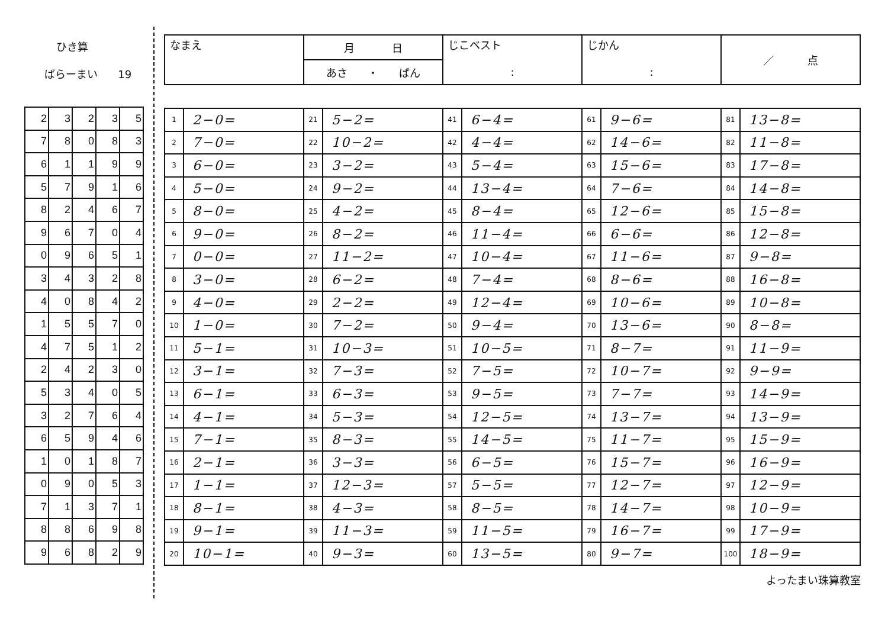ひき算
ばらーまい 19
| 2 | 3 | 2 | 3 | 5 |
| 7 | 8 | 0 | 8 | 3 |
| 6 | 1 | 1 | 9 | 9 |
| 5 | 7 | 9 | 1 | 6 |
| 8 | 2 | 4 | 6 | 7 |
| 9 | 6 | 7 | 0 | 4 |
| 0 | 9 | 6 | 5 | 1 |
| 3 | 4 | 3 | 2 | 8 |
| 4 | 0 | 8 | 4 | 2 |
| 1 | 5 | 5 | 7 | 0 |
| 4 | 7 | 5 | 1 | 2 |
| 2 | 4 | 2 | 3 | 0 |
| 5 | 3 | 4 | 0 | 5 |
| 3 | 2 | 7 | 6 | 4 |
| 6 | 5 | 9 | 4 | 6 |
| 1 | 0 | 1 | 8 | 7 |
| 0 | 9 | 0 | 5 | 3 |
| 7 | 1 | 3 | 7 | 1 |
| 8 | 8 | 6 | 9 | 8 |
| 9 | 6 | 8 | 2 | 9 |
| なまえ | 月 日 | じこベスト | じかん | ／ 点 |
| | あさ ・ ばん | : | : | |
| 1 | 2−0= | 21 | 5−2= | 41 | 6−4= | 61 | 9−6= | 81 | 13−8= |
| 2 | 7−0= | 22 | 10−2= | 42 | 4−4= | 62 | 14−6= | 82 | 11−8= |
| 3 | 6−0= | 23 | 3−2= | 43 | 5−4= | 63 | 15−6= | 83 | 17−8= |
| 4 | 5−0= | 24 | 9−2= | 44 | 13−4= | 64 | 7−6= | 84 | 14−8= |
| 5 | 8−0= | 25 | 4−2= | 45 | 8−4= | 65 | 12−6= | 85 | 15−8= |
| 6 | 9−0= | 26 | 8−2= | 46 | 11−4= | 66 | 6−6= | 86 | 12−8= |
| 7 | 0−0= | 27 | 11−2= | 47 | 10−4= | 67 | 11−6= | 87 | 9−8= |
| 8 | 3−0= | 28 | 6−2= | 48 | 7−4= | 68 | 8−6= | 88 | 16−8= |
| 9 | 4−0= | 29 | 2−2= | 49 | 12−4= | 69 | 10−6= | 89 | 10−8= |
| 10 | 1−0= | 30 | 7−2= | 50 | 9−4= | 70 | 13−6= | 90 | 8−8= |
| 11 | 5−1= | 31 | 10−3= | 51 | 10−5= | 71 | 8−7= | 91 | 11−9= |
| 12 | 3−1= | 32 | 7−3= | 52 | 7−5= | 72 | 10−7= | 92 | 9−9= |
| 13 | 6−1= | 33 | 6−3= | 53 | 9−5= | 73 | 7−7= | 93 | 14−9= |
| 14 | 4−1= | 34 | 5−3= | 54 | 12−5= | 74 | 13−7= | 94 | 13−9= |
| 15 | 7−1= | 35 | 8−3= | 55 | 14−5= | 75 | 11−7= | 95 | 15−9= |
| 16 | 2−1= | 36 | 3−3= | 56 | 6−5= | 76 | 15−7= | 96 | 16−9= |
| 17 | 1−1= | 37 | 12−3= | 57 | 5−5= | 77 | 12−7= | 97 | 12−9= |
| 18 | 8−1= | 38 | 4−3= | 58 | 8−5= | 78 | 14−7= | 98 | 10−9= |
| 19 | 9−1= | 39 | 11−3= | 59 | 11−5= | 79 | 16−7= | 99 | 17−9= |
| 20 | 10−1= | 40 | 9−3= | 60 | 13−5= | 80 | 9−7= | 100 | 18−9= |
よったまい珠算教室